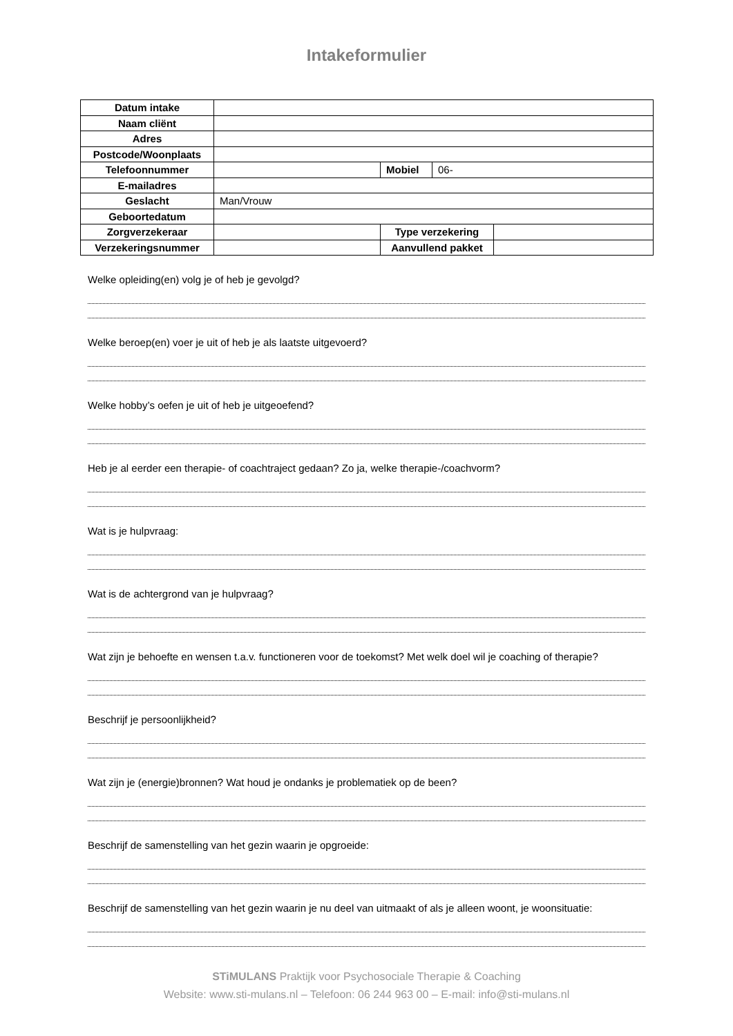Intakeformulier
| Datum intake | | | | |
| Naam cliënt | | | | |
| Adres | | | | |
| Postcode/Woonplaats | | | | |
| Telefoonnummer | | Mobiel | 06- | |
| E-mailadres | | | | |
| Geslacht | Man/Vrouw | | | |
| Geboortedatum | | | | |
| Zorgverzekeraar | | Type verzekering | | |
| Verzekeringsnummer | | Aanvullend pakket | | |
Welke opleiding(en) volg je of heb je gevolgd?
Welke beroep(en) voer je uit of heb je als laatste uitgevoerd?
Welke hobby’s oefen je uit of heb je uitgeoefend?
Heb je al eerder een therapie- of coachtraject gedaan? Zo ja, welke therapie-/coachvorm?
Wat is je hulpvraag:
Wat is de achtergrond van je hulpvraag?
Wat zijn je behoefte en wensen t.a.v. functioneren voor de toekomst? Met welk doel wil je coaching of therapie?
Beschrijf je persoonlijkheid?
Wat zijn je (energie)bronnen? Wat houd je ondanks je problematiek op de been?
Beschrijf de samenstelling van het gezin waarin je opgroeide:
Beschrijf de samenstelling van het gezin waarin je nu deel van uitmaakt of als je alleen woont, je woonsituatie:
STiMULANS Praktijk voor Psychosociale Therapie & Coaching
Website: www.sti-mulans.nl – Telefoon: 06 244 963 00 – E-mail: info@sti-mulans.nl